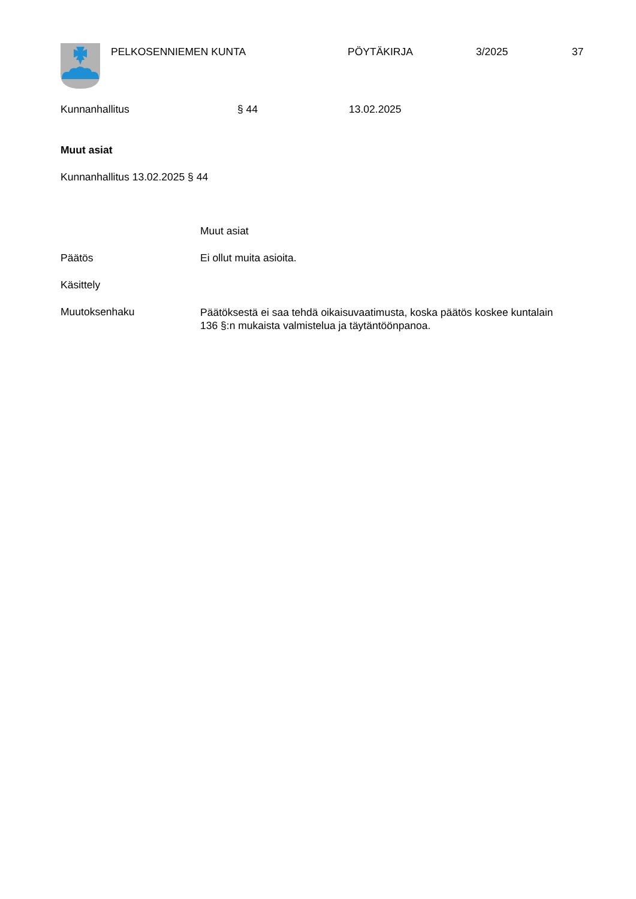PELKOSENNIEMEN KUNTA PÖYTÄKIRJA 3/2025 37
Kunnanhallitus § 44 13.02.2025
Muut asiat
Kunnanhallitus 13.02.2025 § 44
Muut asiat
Päätös Ei ollut muita asioita.
Käsittely
Muutoksenhaku Päätöksestä ei saa tehdä oikaisuvaatimusta, koska päätös koskee kuntalain 136 §:n mukaista valmistelua ja täytäntöönpanoa.